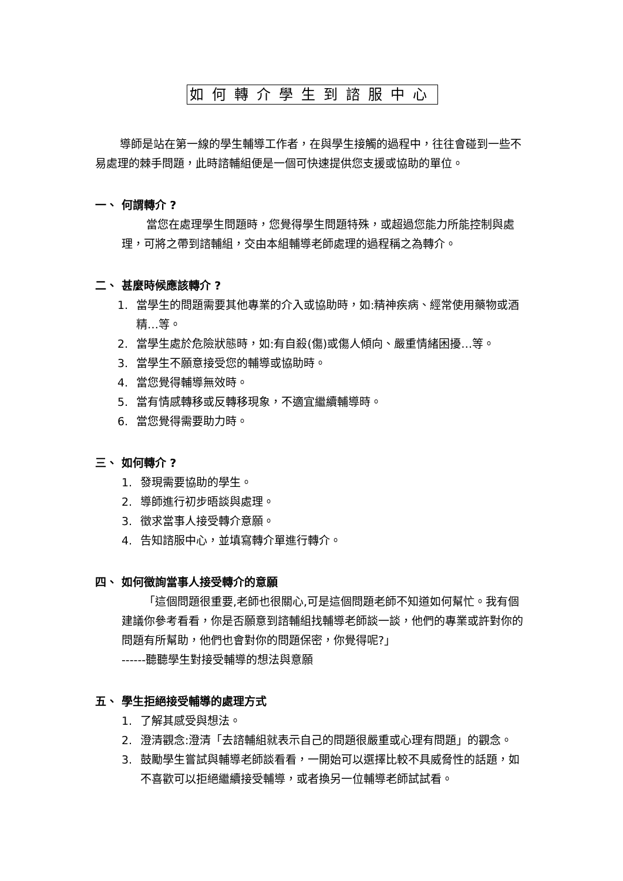如何轉介學生到諮服中心
導師是站在第一線的學生輔導工作者，在與學生接觸的過程中，往往會碰到一些不易處理的棘手問題，此時諮輔組便是一個可快速提供您支援或協助的單位。
一、 何謂轉介 ?
當您在處理學生問題時，您覺得學生問題特殊，或超過您能力所能控制與處理，可將之帶到諮輔組，交由本組輔導老師處理的過程稱之為轉介。
二、 甚麼時候應該轉介 ?
1. 當學生的問題需要其他專業的介入或協助時，如:精神疾病、經常使用藥物或酒精…等。
2. 當學生處於危險狀態時，如:有自殺(傷)或傷人傾向、嚴重情緒困擾…等。
3. 當學生不願意接受您的輔導或協助時。
4. 當您覺得輔導無效時。
5. 當有情感轉移或反轉移現象，不適宜繼續輔導時。
6. 當您覺得需要助力時。
三、 如何轉介 ?
1. 發現需要協助的學生。
2. 導師進行初步晤談與處理。
3. 徵求當事人接受轉介意願。
4. 告知諮服中心，並填寫轉介單進行轉介。
四、 如何徵詢當事人接受轉介的意願
「這個問題很重要,老師也很關心,可是這個問題老師不知道如何幫忙。我有個建議你參考看看，你是否願意到諮輔組找輔導老師談一談，他們的專業或許對你的問題有所幫助，他們也會對你的問題保密，你覺得呢?」
------聽聽學生對接受輔導的想法與意願
五、 學生拒絕接受輔導的處理方式
1. 了解其感受與想法。
2. 澄清觀念:澄清「去諮輔組就表示自己的問題很嚴重或心理有問題」的觀念。
3. 鼓勵學生嘗試與輔導老師談看看，一開始可以選擇比較不具威脅性的話題，如不喜歡可以拒絕繼續接受輔導，或者換另一位輔導老師試試看。